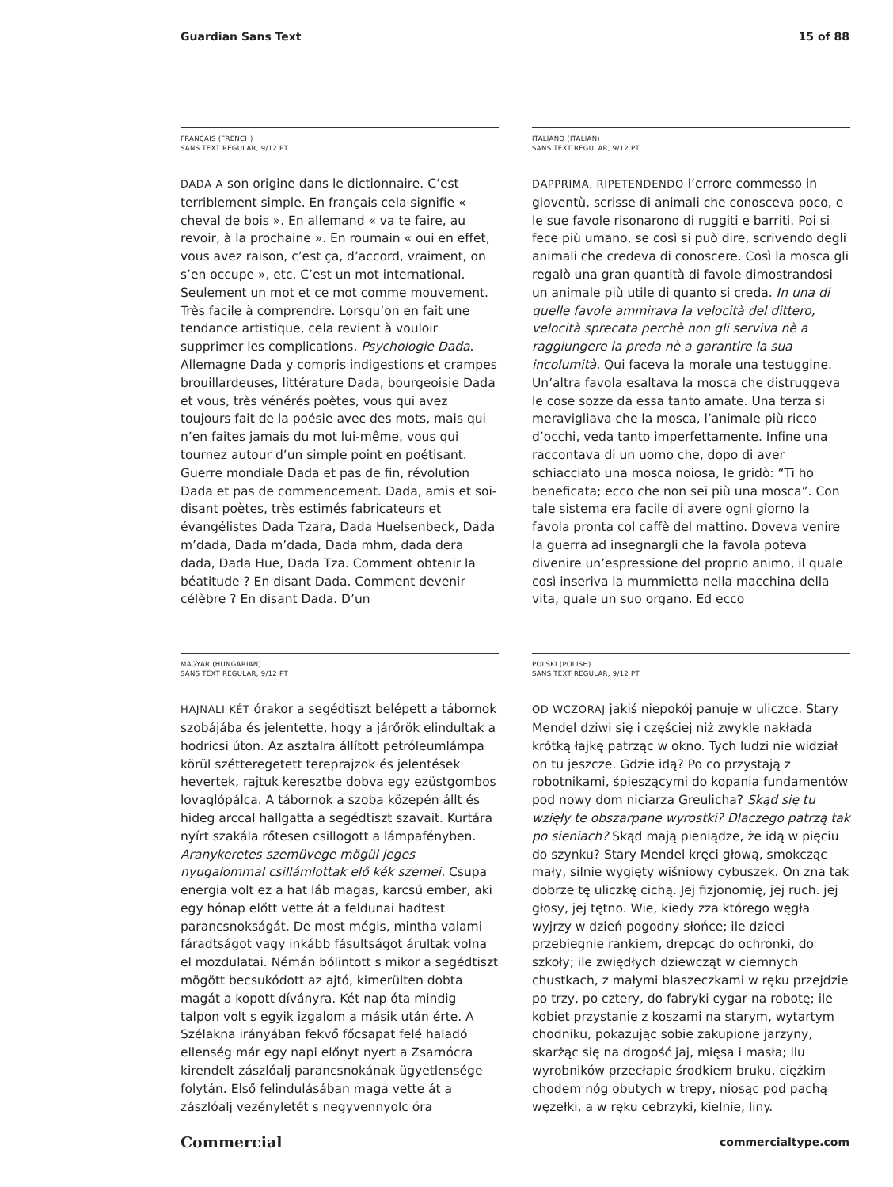Guardian Sans Text 15 of 88
FRANÇAIS (FRENCH)
SANS TEXT REGULAR, 9/12 PT
DADA A son origine dans le dictionnaire. C’est terriblement simple. En français cela signifie « cheval de bois ». En allemand « va te faire, au revoir, à la prochaine ». En roumain « oui en effet, vous avez raison, c’est ça, d’accord, vraiment, on s’en occupe », etc. C’est un mot international. Seulement un mot et ce mot comme mouvement. Très facile à comprendre. Lorsqu’on en fait une tendance artistique, cela revient à vouloir supprimer les complications. Psychologie Dada. Allemagne Dada y compris indigestions et crampes brouillardeuses, littérature Dada, bourgeoisie Dada et vous, très vénérés poètes, vous qui avez toujours fait de la poésie avec des mots, mais qui n’en faites jamais du mot lui-même, vous qui tournez autour d’un simple point en poétisant. Guerre mondiale Dada et pas de fin, révolution Dada et pas de commencement. Dada, amis et soi-disant poètes, très estimés fabricateurs et évangélistes Dada Tzara, Dada Huelsenbeck, Dada m’dada, Dada m’dada, Dada mhm, dada dera dada, Dada Hue, Dada Tza. Comment obtenir la béatitude ? En disant Dada. Comment devenir célèbre ? En disant Dada. D’un
ITALIANO (ITALIAN)
SANS TEXT REGULAR, 9/12 PT
DAPPRIMA, RIPETENDENDO l’errore commesso in gioventù, scrisse di animali che conosceva poco, e le sue favole risonarono di ruggiti e barriti. Poi si fece più umano, se così si può dire, scrivendo degli animali che credeva di conoscere. Così la mosca gli regalò una gran quantità di favole dimostrandosi un animale più utile di quanto si creda. In una di quelle favole ammirava la velocità del dittero, velocità sprecata perchè non gli serviva nè a raggiungere la preda nè a garantire la sua incolumità. Qui faceva la morale una testuggine. Un’altra favola esaltava la mosca che distruggeva le cose sozze da essa tanto amate. Una terza si meravigliava che la mosca, l’animale più ricco d’occhi, veda tanto imperfettamente. Infine una raccontava di un uomo che, dopo di aver schiacciato una mosca noiosa, le gridò: “Ti ho beneficata; ecco che non sei più una mosca”. Con tale sistema era facile di avere ogni giorno la favola pronta col caffè del mattino. Doveva venire la guerra ad insegnargli che la favola poteva divenire un’espressione del proprio animo, il quale così inseriva la mummietta nella macchina della vita, quale un suo organo. Ed ecco
MAGYAR (HUNGARIAN)
SANS TEXT REGULAR, 9/12 PT
HAJNALI KÉT órakor a segédtiszt belépett a tábornok szobájába és jelentette, hogy a járőrök elindultak a hodricsi úton. Az asztalra állított petróleumlámpa körül szétteregetett tereprajzok és jelentések hevertek, rajtuk keresztbe dobva egy ezüstgombos lovaglópálca. A tábornok a szoba közepén állt és hideg arccal hallgatta a segédtiszt szavait. Kurtára nyírt szakála rőtesen csillogott a lámpafényben. Aranykeretes szemüvege mögül jeges nyugalommal csillámlottak elő kék szemei. Csupa energia volt ez a hat láb magas, karcsú ember, aki egy hónap előtt vette át a feldunai hadtest parancsnokságát. De most mégis, mintha valami fáradtságot vagy inkább fásultságot árultak volna el mozdulatai. Némán bólintott s mikor a segédtiszt mögött becsukódott az ajtó, kimerülten dobta magát a kopott díványra. Két nap óta mindig talpon volt s egyik izgalom a másik után érte. A Szélakna irányában fekvő főcsapat felé haladó ellenség már egy napi előnyt nyert a Zsarnócra kirendelt zászlóalj parancsnokának ügyetlensége folytán. Első felindulásában maga vette át a zászlóalj vezényletét s negyvennyolc óra
POLSKI (POLISH)
SANS TEXT REGULAR, 9/12 PT
OD WCZORAJ jakiś niepokój panuje w uliczce. Stary Mendel dziwi się i częściej niż zwykle nakłada krótką łajkę patrząc w okno. Tych ludzi nie widział on tu jeszcze. Gdzie idą? Po co przystają z robotnikami, śpieszącymi do kopania fundamentów pod nowy dom niciarza Greulicha? Skąd się tu wzięły te obszarpane wyrostki? Dlaczego patrzą tak po sieniach? Skąd mają pieniądze, że idą w pięciu do szynku? Stary Mendel kręci głową, smokcząc mały, silnie wygięty wiśniowy cybuszek. On zna tak dobrze tę uliczkę cichą. Jej fizjonomię, jej ruch. jej głosy, jej tętno. Wie, kiedy zza którego węgła wyjrzy w dzień pogodny słońce; ile dzieci przebiegnie rankiem, drepcąc do ochronki, do szkoły; ile zwiędłych dziewcząt w ciemnych chustkach, z małymi blaszeczkami w ręku przejdzie po trzy, po cztery, do fabryki cygar na robotę; ile kobiet przystanie z koszami na starym, wytartym chodniku, pokazując sobie zakupione jarzyny, skarżąc się na drogość jaj, mięsa i masła; ilu wyrobników przecłapie środkiem bruku, ciężkim chodem nóg obutych w trepy, niosąc pod pachą węzełki, a w ręku cebrzyki, kielnie, liny.
Commercial commercialtype.com